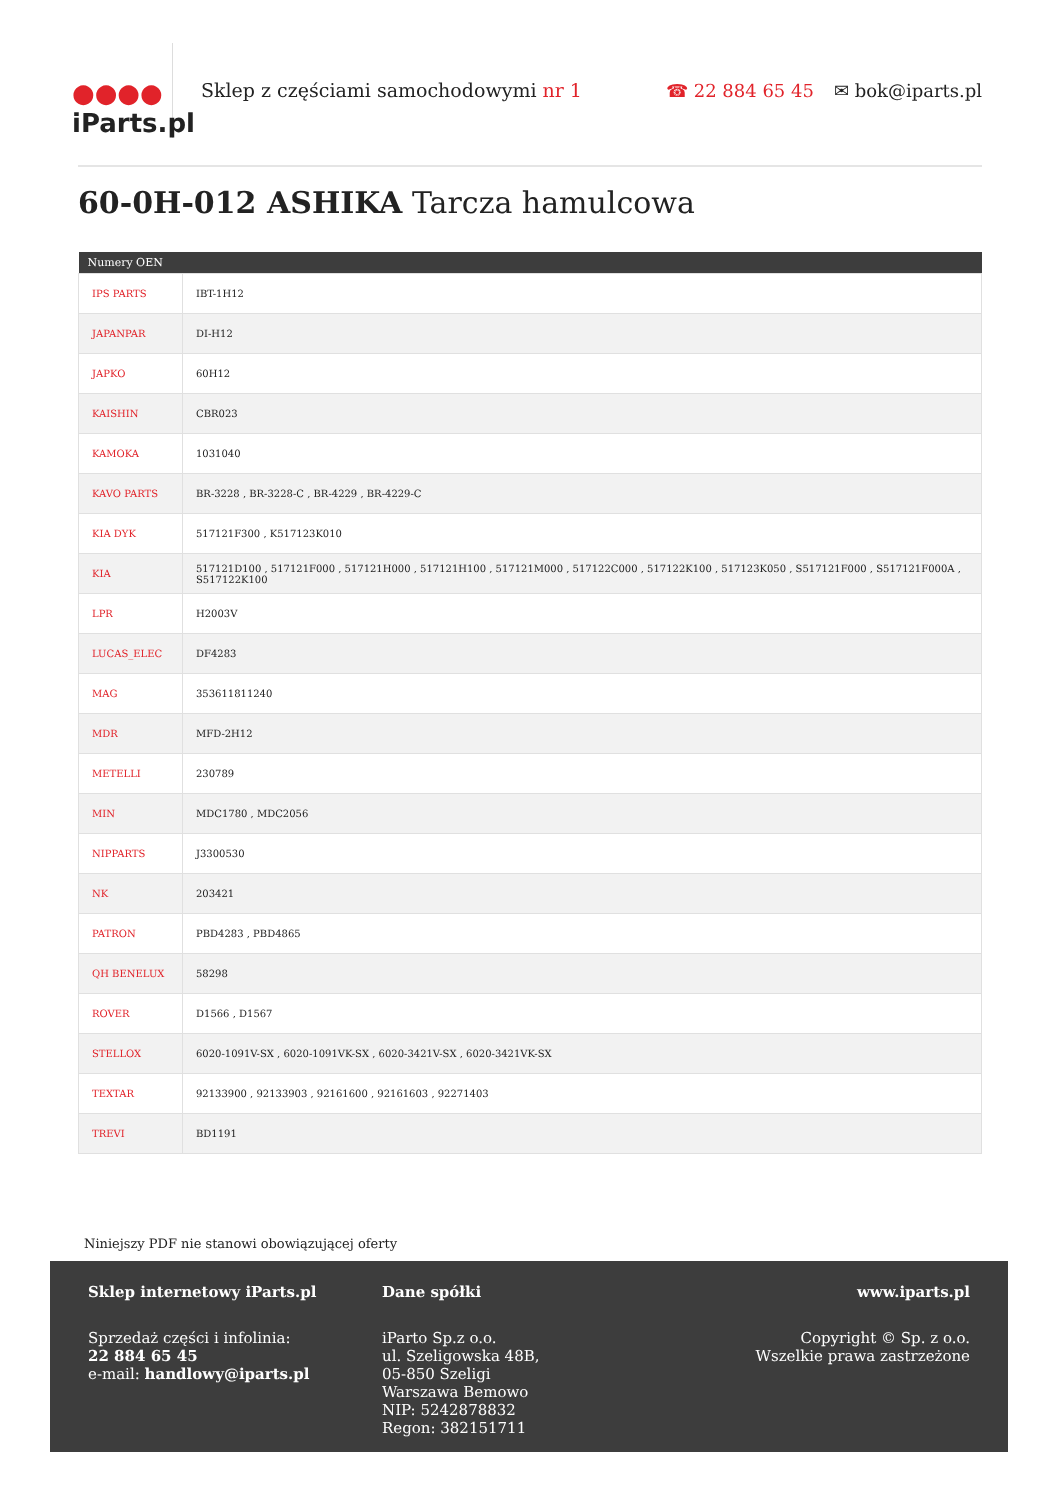●●●●
iParts.pl
Sklep z częściami samochodowymi nr 1
☎ 22 884 65 45 ✉ bok@iparts.pl
60-0H-012 ASHIKA Tarcza hamulcowa
| Numery OEN | |
| --- | --- |
| IPS PARTS | IBT-1H12 |
| JAPANPAR | DI-H12 |
| JAPKO | 60H12 |
| KAISHIN | CBR023 |
| KAMOKA | 1031040 |
| KAVO PARTS | BR-3228 , BR-3228-C , BR-4229 , BR-4229-C |
| KIA DYK | 517121F300 , K517123K010 |
| KIA | 517121D100 , 517121F000 , 517121H000 , 517121H100 , 517121M000 , 517122C000 , 517122K100 , 517123K050 , S517121F000 , S517121F000A , S517122K100 |
| LPR | H2003V |
| LUCAS_ELEC | DF4283 |
| MAG | 353611811240 |
| MDR | MFD-2H12 |
| METELLI | 230789 |
| MIN | MDC1780 , MDC2056 |
| NIPPARTS | J3300530 |
| NK | 203421 |
| PATRON | PBD4283 , PBD4865 |
| QH BENELUX | 58298 |
| ROVER | D1566 , D1567 |
| STELLOX | 6020-1091V-SX , 6020-1091VK-SX , 6020-3421V-SX , 6020-3421VK-SX |
| TEXTAR | 92133900 , 92133903 , 92161600 , 92161603 , 92271403 |
| TREVI | BD1191 |
Niniejszy PDF nie stanowi obowiązującej oferty
Sklep internetowy iParts.pl
Sprzedaż części i infolinia:
22 884 65 45
e-mail: handlowy@iparts.pl
Dane spółki
iParto Sp.z o.o.
ul. Szeligowska 48B,
05-850 Szeligi
Warszawa Bemowo
NIP: 5242878832
Regon: 382151711
www.iparts.pl
Copyright © Sp. z o.o.
Wszelkie prawa zastrzeżone